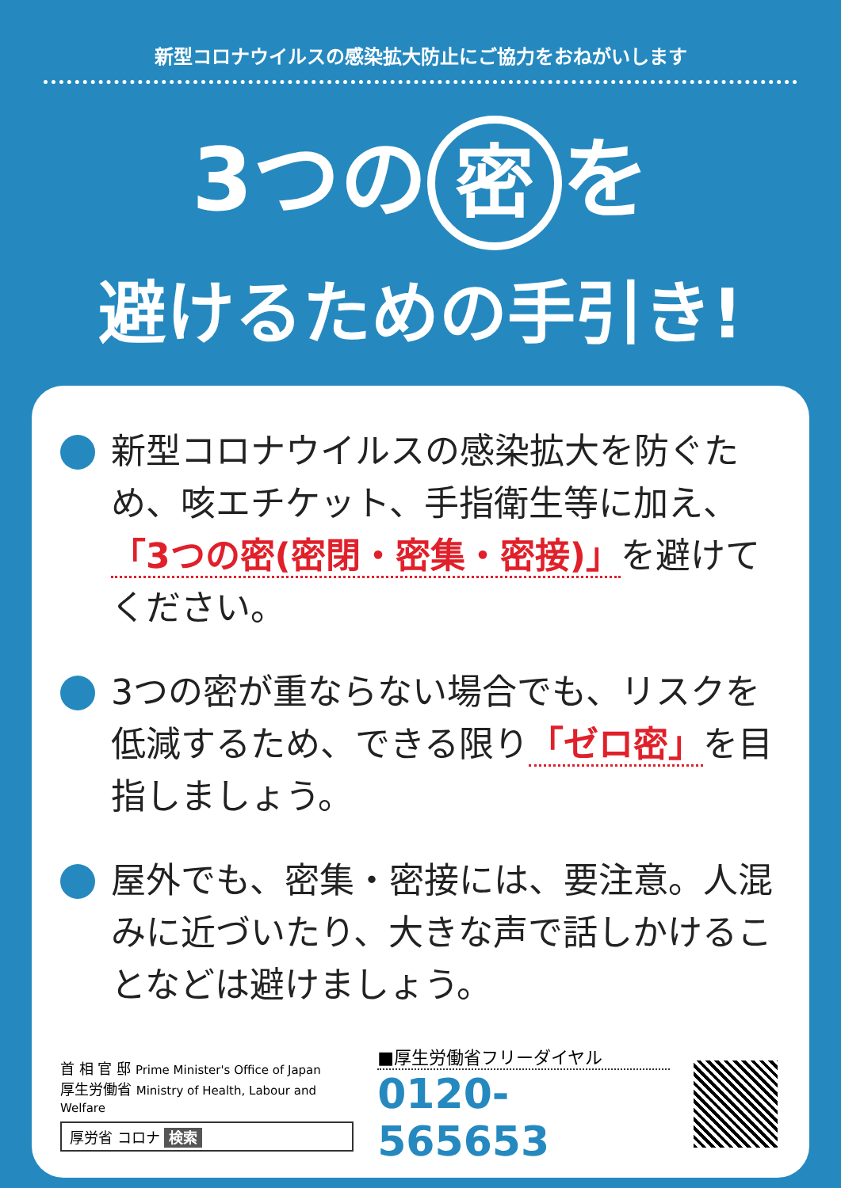新型コロナウイルスの感染拡大防止にご協力をおねがいします
3つの 密 を
避けるための手引き!
新型コロナウイルスの感染拡大を防ぐため、咳エチケット、手指衛生等に加え、「3つの密(密閉・密集・密接)」を避けてください。
3つの密が重ならない場合でも、リスクを低減するため、できる限り「ゼロ密」を目指しましょう。
屋外でも、密集・密接には、要注意。人混みに近づいたり、大きな声で話しかけることなどは避けましょう。
首 相 官 邸 Prime Minister's Office of Japan
厚生労働省 Ministry of Health, Labour and Welfare
厚労省 コロナ 検索
■厚生労働省フリーダイヤル
0120-565653